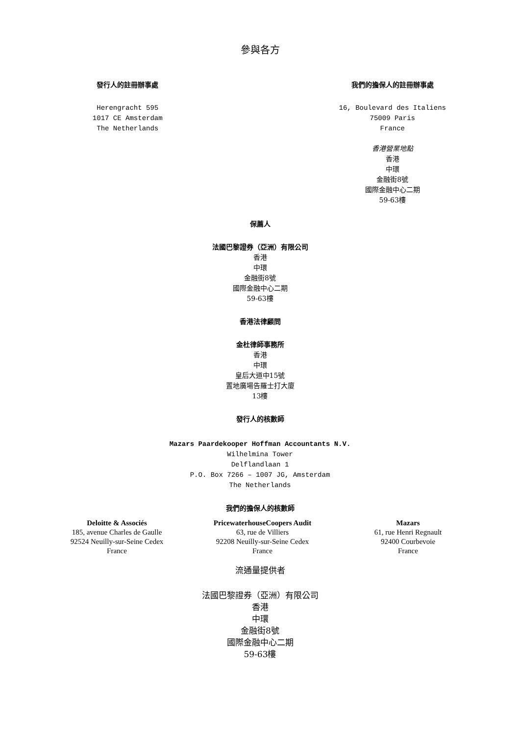參與各方
發行人的註冊辦事處
Herengracht 595
1017 CE Amsterdam
The Netherlands
我們的擔保人的註冊辦事處
16, Boulevard des Italiens
75009 Paris
France
香港營業地點
香港
中環
金融街8號
國際金融中心二期
59-63樓
保薦人
法國巴黎證券（亞洲）有限公司
香港
中環
金融街8號
國際金融中心二期
59-63樓
香港法律顧問
金杜律師事務所
香港
中環
皇后大道中15號
置地廣場告羅士打大廈
13樓
發行人的核數師
Mazars Paardekooper Hoffman Accountants N.V.
Wilhelmina Tower
Delflandlaan 1
P.O. Box 7266 – 1007 JG, Amsterdam
The Netherlands
我們的擔保人的核數師
Deloitte & Associés
185, avenue Charles de Gaulle
92524 Neuilly-sur-Seine Cedex
France
PricewaterhouseCoopers Audit
63, rue de Villiers
92208 Neuilly-sur-Seine Cedex
France
Mazars
61, rue Henri Regnault
92400 Courbevoie
France
流通量提供者
法國巴黎證券（亞洲）有限公司
香港
中環
金融街8號
國際金融中心二期
59-63樓